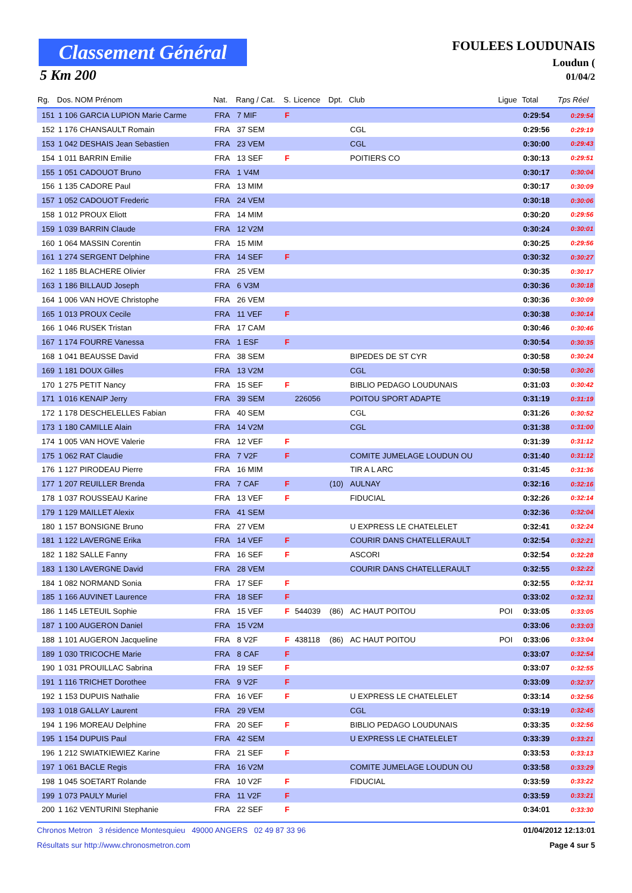Classement Général
5 Km 200
FOULEES LOUDUNAIS
Loudun (
01/04/2
| Rg. | Dos. NOM Prénom | Nat. | Rang / Cat. | S. | Licence | Dpt. | Club | Ligue | Total | Tps Réel |
| --- | --- | --- | --- | --- | --- | --- | --- | --- | --- | --- |
| 151 | 1 106 GARCIA LUPION Marie Carme | FRA | 7 MIF | F | | | | | 0:29:54 | 0:29:54 |
| 152 | 1 176 CHANSAULT Romain | FRA | 37 SEM | | | | CGL | | 0:29:56 | 0:29:19 |
| 153 | 1 042 DESHAIS Jean Sebastien | FRA | 23 VEM | | | | CGL | | 0:30:00 | 0:29:43 |
| 154 | 1 011 BARRIN Emilie | FRA | 13 SEF | F | | | POITIERS CO | | 0:30:13 | 0:29:51 |
| 155 | 1 051 CADOUOT Bruno | FRA | 1 V4M | | | | | | 0:30:17 | 0:30:04 |
| 156 | 1 135 CADORE Paul | FRA | 13 MIM | | | | | | 0:30:17 | 0:30:09 |
| 157 | 1 052 CADOUOT Frederic | FRA | 24 VEM | | | | | | 0:30:18 | 0:30:06 |
| 158 | 1 012 PROUX Eliott | FRA | 14 MIM | | | | | | 0:30:20 | 0:29:56 |
| 159 | 1 039 BARRIN Claude | FRA | 12 V2M | | | | | | 0:30:24 | 0:30:01 |
| 160 | 1 064 MASSIN Corentin | FRA | 15 MIM | | | | | | 0:30:25 | 0:29:56 |
| 161 | 1 274 SERGENT Delphine | FRA | 14 SEF | F | | | | | 0:30:32 | 0:30:27 |
| 162 | 1 185 BLACHERE Olivier | FRA | 25 VEM | | | | | | 0:30:35 | 0:30:17 |
| 163 | 1 186 BILLAUD Joseph | FRA | 6 V3M | | | | | | 0:30:36 | 0:30:18 |
| 164 | 1 006 VAN HOVE Christophe | FRA | 26 VEM | | | | | | 0:30:36 | 0:30:09 |
| 165 | 1 013 PROUX Cecile | FRA | 11 VEF | F | | | | | 0:30:38 | 0:30:14 |
| 166 | 1 046 RUSEK Tristan | FRA | 17 CAM | | | | | | 0:30:46 | 0:30:46 |
| 167 | 1 174 FOURRE Vanessa | FRA | 1 ESF | F | | | | | 0:30:54 | 0:30:35 |
| 168 | 1 041 BEAUSSE David | FRA | 38 SEM | | | | BIPEDES DE ST CYR | | 0:30:58 | 0:30:24 |
| 169 | 1 181 DOUX Gilles | FRA | 13 V2M | | | | CGL | | 0:30:58 | 0:30:26 |
| 170 | 1 275 PETIT Nancy | FRA | 15 SEF | F | | | BIBLIO PEDAGO LOUDUNAIS | | 0:31:03 | 0:30:42 |
| 171 | 1 016 KENAIP Jerry | FRA | 39 SEM | | 226056 | | POITOU SPORT ADAPTE | | 0:31:19 | 0:31:19 |
| 172 | 1 178 DESCHELELLES Fabian | FRA | 40 SEM | | | | CGL | | 0:31:26 | 0:30:52 |
| 173 | 1 180 CAMILLE Alain | FRA | 14 V2M | | | | CGL | | 0:31:38 | 0:31:00 |
| 174 | 1 005 VAN HOVE Valerie | FRA | 12 VEF | F | | | | | 0:31:39 | 0:31:12 |
| 175 | 1 062 RAT Claudie | FRA | 7 V2F | F | | | COMITE JUMELAGE LOUDUN OU | | 0:31:40 | 0:31:12 |
| 176 | 1 127 PIRODEAU Pierre | FRA | 16 MIM | | | | TIR A L ARC | | 0:31:45 | 0:31:36 |
| 177 | 1 207 REUILLER Brenda | FRA | 7 CAF | F | | (10) | AULNAY | | 0:32:16 | 0:32:16 |
| 178 | 1 037 ROUSSEAU Karine | FRA | 13 VEF | F | | | FIDUCIAL | | 0:32:26 | 0:32:14 |
| 179 | 1 129 MAILLET Alexix | FRA | 41 SEM | | | | | | 0:32:36 | 0:32:04 |
| 180 | 1 157 BONSIGNE Bruno | FRA | 27 VEM | | | | U EXPRESS LE CHATELELET | | 0:32:41 | 0:32:24 |
| 181 | 1 122 LAVERGNE Erika | FRA | 14 VEF | F | | | COURIR DANS CHATELLERAULT | | 0:32:54 | 0:32:21 |
| 182 | 1 182 SALLE Fanny | FRA | 16 SEF | F | | | ASCORI | | 0:32:54 | 0:32:28 |
| 183 | 1 130 LAVERGNE David | FRA | 28 VEM | | | | COURIR DANS CHATELLERAULT | | 0:32:55 | 0:32:22 |
| 184 | 1 082 NORMAND Sonia | FRA | 17 SEF | F | | | | | 0:32:55 | 0:32:31 |
| 185 | 1 166 AUVINET Laurence | FRA | 18 SEF | F | | | | | 0:33:02 | 0:32:31 |
| 186 | 1 145 LETEUIL Sophie | FRA | 15 VEF | F | 544039 | (86) | AC HAUT POITOU | POI | 0:33:05 | 0:33:05 |
| 187 | 1 100 AUGERON Daniel | FRA | 15 V2M | | | | | | 0:33:06 | 0:33:03 |
| 188 | 1 101 AUGERON Jacqueline | FRA | 8 V2F | F | 438118 | (86) | AC HAUT POITOU | POI | 0:33:06 | 0:33:04 |
| 189 | 1 030 TRICOCHE Marie | FRA | 8 CAF | F | | | | | 0:33:07 | 0:32:54 |
| 190 | 1 031 PROUILLAC Sabrina | FRA | 19 SEF | F | | | | | 0:33:07 | 0:32:55 |
| 191 | 1 116 TRICHET Dorothee | FRA | 9 V2F | F | | | | | 0:33:09 | 0:32:37 |
| 192 | 1 153 DUPUIS Nathalie | FRA | 16 VEF | F | | | U EXPRESS LE CHATELELET | | 0:33:14 | 0:32:56 |
| 193 | 1 018 GALLAY Laurent | FRA | 29 VEM | | | | CGL | | 0:33:19 | 0:32:45 |
| 194 | 1 196 MOREAU Delphine | FRA | 20 SEF | F | | | BIBLIO PEDAGO LOUDUNAIS | | 0:33:35 | 0:32:56 |
| 195 | 1 154 DUPUIS Paul | FRA | 42 SEM | | | | U EXPRESS LE CHATELELET | | 0:33:39 | 0:33:21 |
| 196 | 1 212 SWIATKIEWIEZ Karine | FRA | 21 SEF | F | | | | | 0:33:53 | 0:33:13 |
| 197 | 1 061 BACLE Regis | FRA | 16 V2M | | | | COMITE JUMELAGE LOUDUN OU | | 0:33:58 | 0:33:29 |
| 198 | 1 045 SOETART Rolande | FRA | 10 V2F | F | | | FIDUCIAL | | 0:33:59 | 0:33:22 |
| 199 | 1 073 PAULY Muriel | FRA | 11 V2F | F | | | | | 0:33:59 | 0:33:21 |
| 200 | 1 162 VENTURINI Stephanie | FRA | 22 SEF | F | | | | | 0:34:01 | 0:33:30 |
Chronos Metron 3 résidence Montesquieu 49000 ANGERS 02 49 87 33 96 01/04/2012 12:13:01
Résultats sur http://www.chronosmetron.com Page 4 sur 5